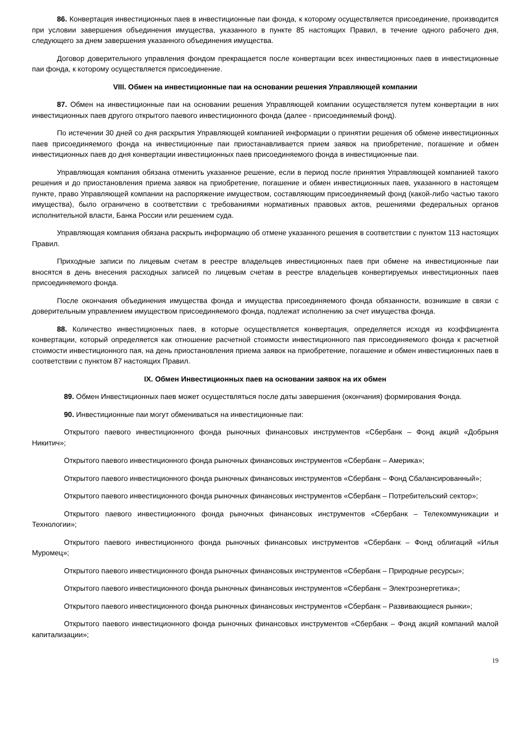86. Конвертация инвестиционных паев в инвестиционные паи фонда, к которому осуществляется присоединение, производится при условии завершения объединения имущества, указанного в пункте 85 настоящих Правил, в течение одного рабочего дня, следующего за днем завершения указанного объединения имущества.
Договор доверительного управления фондом прекращается после конвертации всех инвестиционных паев в инвестиционные паи фонда, к которому осуществляется присоединение.
VIII. Обмен на инвестиционные паи на основании решения Управляющей компании
87. Обмен на инвестиционные паи на основании решения Управляющей компании осуществляется путем конвертации в них инвестиционных паев другого открытого паевого инвестиционного фонда (далее - присоединяемый фонд).
По истечении 30 дней со дня раскрытия Управляющей компанией информации о принятии решения об обмене инвестиционных паев присоединяемого фонда на инвестиционные паи приостанавливается прием заявок на приобретение, погашение и обмен инвестиционных паев до дня конвертации инвестиционных паев присоединяемого фонда в инвестиционные паи.
Управляющая компания обязана отменить указанное решение, если в период после принятия Управляющей компанией такого решения и до приостановления приема заявок на приобретение, погашение и обмен инвестиционных паев, указанного в настоящем пункте, право Управляющей компании на распоряжение имуществом, составляющим присоединяемый фонд (какой-либо частью такого имущества), было ограничено в соответствии с требованиями нормативных правовых актов, решениями федеральных органов исполнительной власти, Банка России или решением суда.
Управляющая компания обязана раскрыть информацию об отмене указанного решения в соответствии с пунктом 113 настоящих Правил.
Приходные записи по лицевым счетам в реестре владельцев инвестиционных паев при обмене на инвестиционные паи вносятся в день внесения расходных записей по лицевым счетам в реестре владельцев конвертируемых инвестиционных паев присоединяемого фонда.
После окончания объединения имущества фонда и имущества присоединяемого фонда обязанности, возникшие в связи с доверительным управлением имуществом присоединяемого фонда, подлежат исполнению за счет имущества фонда.
88. Количество инвестиционных паев, в которые осуществляется конвертация, определяется исходя из коэффициента конвертации, который определяется как отношение расчетной стоимости инвестиционного пая присоединяемого фонда к расчетной стоимости инвестиционного пая, на день приостановления приема заявок на приобретение, погашение и обмен инвестиционных паев в соответствии с пунктом 87 настоящих Правил.
IX. Обмен Инвестиционных паев на основании заявок на их обмен
89. Обмен Инвестиционных паев может осуществляться после даты завершения (окончания) формирования Фонда.
90. Инвестиционные паи могут обмениваться на инвестиционные паи:
Открытого паевого инвестиционного фонда рыночных финансовых инструментов «Сбербанк – Фонд акций «Добрыня Никитич»;
Открытого паевого инвестиционного фонда рыночных финансовых инструментов «Сбербанк – Америка»;
Открытого паевого инвестиционного фонда рыночных финансовых инструментов «Сбербанк – Фонд Сбалансированный»;
Открытого паевого инвестиционного фонда рыночных финансовых инструментов «Сбербанк – Потребительский сектор»;
Открытого паевого инвестиционного фонда рыночных финансовых инструментов «Сбербанк – Телекоммуникации и Технологии»;
Открытого паевого инвестиционного фонда рыночных финансовых инструментов «Сбербанк – Фонд облигаций «Илья Муромец»;
Открытого паевого инвестиционного фонда рыночных финансовых инструментов «Сбербанк – Природные ресурсы»;
Открытого паевого инвестиционного фонда рыночных финансовых инструментов «Сбербанк – Электроэнергетика»;
Открытого паевого инвестиционного фонда рыночных финансовых инструментов «Сбербанк – Развивающиеся рынки»;
Открытого паевого инвестиционного фонда рыночных финансовых инструментов «Сбербанк – Фонд акций компаний малой капитализации»;
19